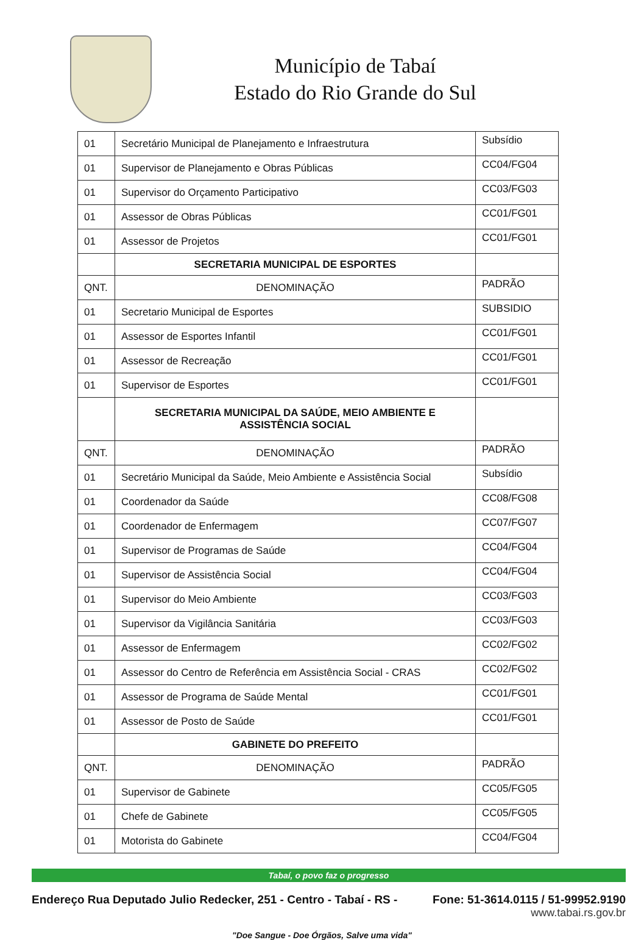Município de Tabaí
Estado do Rio Grande do Sul
| 01 | Secretário Municipal de Planejamento e Infraestrutura | Subsídio |
| 01 | Supervisor de Planejamento e Obras Públicas | CC04/FG04 |
| 01 | Supervisor do Orçamento Participativo | CC03/FG03 |
| 01 | Assessor de Obras Públicas | CC01/FG01 |
| 01 | Assessor de Projetos | CC01/FG01 |
| | SECRETARIA MUNICIPAL DE ESPORTES | |
| QNT. | DENOMINAÇÃO | PADRÃO |
| 01 | Secretario Municipal de Esportes | SUBSIDIO |
| 01 | Assessor de Esportes Infantil | CC01/FG01 |
| 01 | Assessor de Recreação | CC01/FG01 |
| 01 | Supervisor de Esportes | CC01/FG01 |
| | SECRETARIA MUNICIPAL DA SAÚDE, MEIO AMBIENTE E ASSISTÊNCIA SOCIAL | |
| QNT. | DENOMINAÇÃO | PADRÃO |
| 01 | Secretário Municipal da Saúde, Meio Ambiente e Assistência Social | Subsídio |
| 01 | Coordenador da Saúde | CC08/FG08 |
| 01 | Coordenador de Enfermagem | CC07/FG07 |
| 01 | Supervisor de Programas de Saúde | CC04/FG04 |
| 01 | Supervisor de Assistência Social | CC04/FG04 |
| 01 | Supervisor do Meio Ambiente | CC03/FG03 |
| 01 | Supervisor da Vigilância Sanitária | CC03/FG03 |
| 01 | Assessor de Enfermagem | CC02/FG02 |
| 01 | Assessor do Centro de Referência em Assistência Social - CRAS | CC02/FG02 |
| 01 | Assessor de Programa de Saúde Mental | CC01/FG01 |
| 01 | Assessor de Posto de Saúde | CC01/FG01 |
| | GABINETE DO PREFEITO | |
| QNT. | DENOMINAÇÃO | PADRÃO |
| 01 | Supervisor de Gabinete | CC05/FG05 |
| 01 | Chefe de Gabinete | CC05/FG05 |
| 01 | Motorista do Gabinete | CC04/FG04 |
Tabaí, o povo faz o progresso
Endereço Rua Deputado Julio Redecker, 251 - Centro - Tabaí - RS - Fone: 51-3614.0115 / 51-99952.9190
www.tabai.rs.gov.br
"Doe Sangue - Doe Órgãos, Salve uma vida"